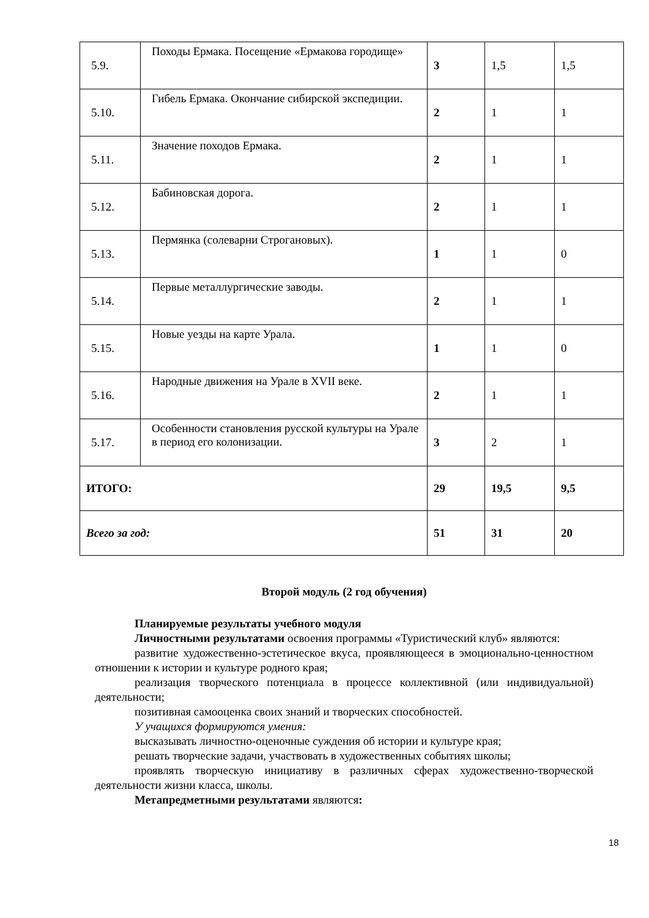| 5.9. | Походы Ермака. Посещение «Ермакова городище» | 3 | 1,5 | 1,5 |
| 5.10. | Гибель Ермака. Окончание сибирской экспедиции. | 2 | 1 | 1 |
| 5.11. | Значение походов Ермака. | 2 | 1 | 1 |
| 5.12. | Бабиновская дорога. | 2 | 1 | 1 |
| 5.13. | Пермянка (солеварни Строгановых). | 1 | 1 | 0 |
| 5.14. | Первые металлургические заводы. | 2 | 1 | 1 |
| 5.15. | Новые уезды на карте Урала. | 1 | 1 | 0 |
| 5.16. | Народные движения на Урале в XVII веке. | 2 | 1 | 1 |
| 5.17. | Особенности становления русской культуры на Урале в период его колонизации. | 3 | 2 | 1 |
| ИТОГО: | | 29 | 19,5 | 9,5 |
| Всего за год: | | 51 | 31 | 20 |
Второй модуль (2 год обучения)
Планируемые результаты учебного модуля
Личностными результатами освоения программы «Туристический клуб» являются:
развитие художественно-эстетическое вкуса, проявляющееся в эмоционально-ценностном отношении к истории и культуре родного края;
реализация творческого потенциала в процессе коллективной (или индивидуальной) деятельности;
позитивная самооценка своих знаний и творческих способностей.
У учащихся формируются умения:
высказывать личностно-оценочные суждения об истории и культуре края;
решать творческие задачи, участвовать в художественных событиях школы;
проявлять творческую инициативу в различных сферах художественно-творческой деятельности жизни класса, школы.
Метапредметными результатами являются:
18